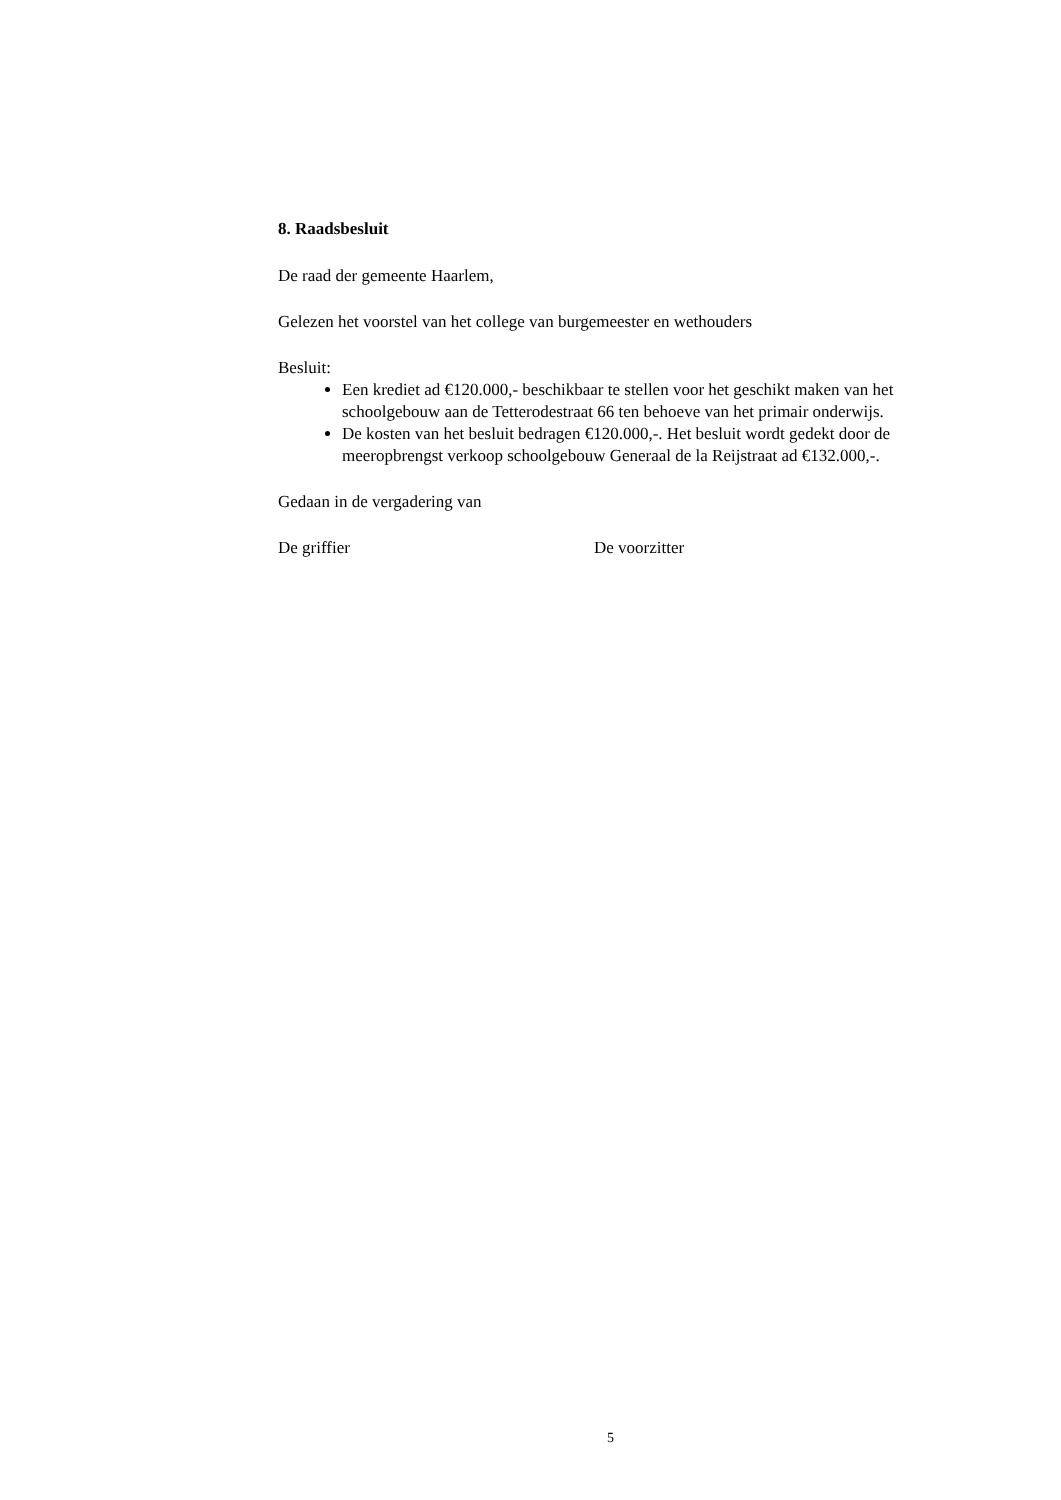8. Raadsbesluit
De raad der gemeente Haarlem,
Gelezen het voorstel van het college van burgemeester en wethouders
Besluit:
Een krediet ad €120.000,- beschikbaar te stellen voor het geschikt maken van het schoolgebouw aan de Tetterodestraat 66 ten behoeve van het primair onderwijs.
De kosten van het besluit bedragen €120.000,-. Het besluit wordt gedekt door de meeropbrengst verkoop schoolgebouw Generaal de la Reijstraat ad €132.000,-.
Gedaan in de vergadering van
De griffier De voorzitter
5